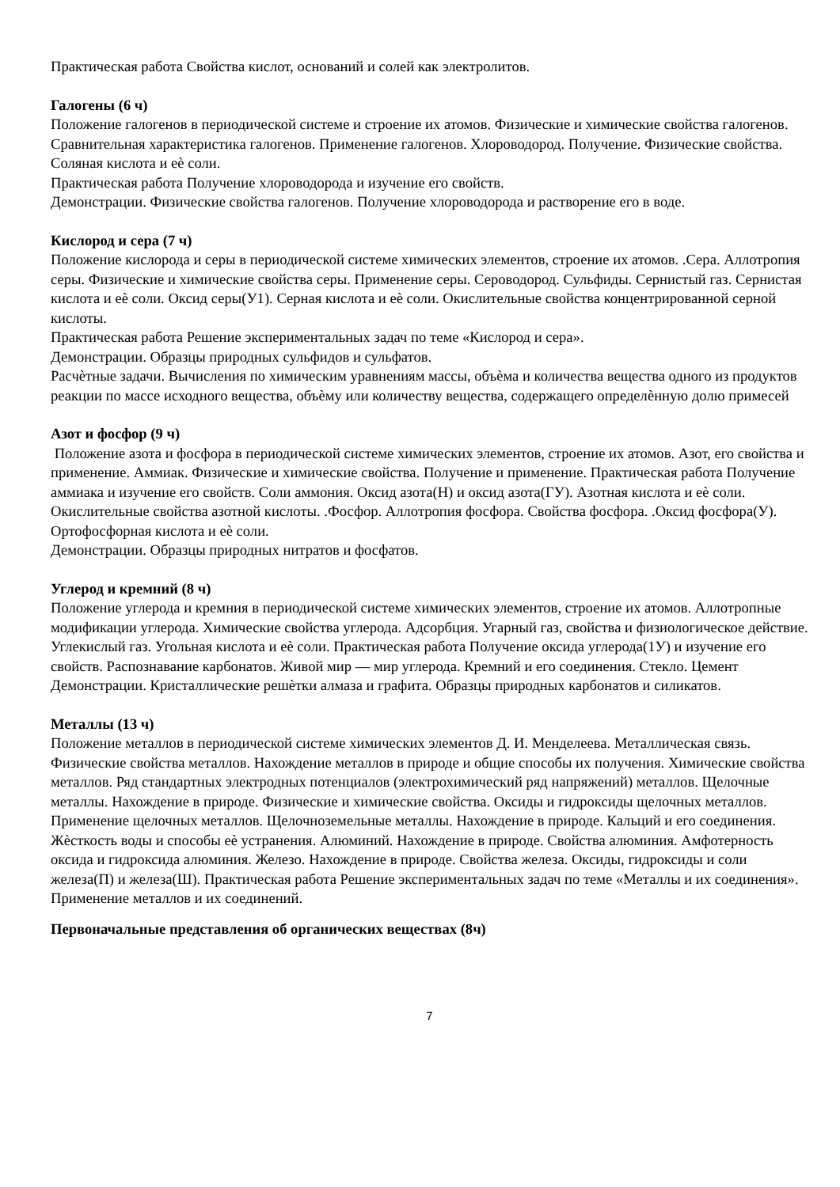Практическая работа Свойства кислот, оснований и солей как электролитов.
Галогены (6 ч)
Положение галогенов в периодической системе и строение их атомов. Физические и химические свойства галогенов. Сравнительная характеристика галогенов. Применение галогенов. Хлороводород. Получение. Физические свойства. Соляная кислота и еѐ соли.
Практическая работа Получение хлороводорода и изучение его свойств.
Демонстрации. Физические свойства галогенов. Получение хлороводорода и растворение его в воде.
Кислород и сера (7 ч)
Положение кислорода и серы в периодической системе химических элементов, строение их атомов. .Сера. Аллотропия серы. Физические и химические свойства серы. Применение серы. Сероводород. Сульфиды. Сернистый газ. Сернистая кислота и еѐ соли. Оксид серы(У1). Серная кислота и еѐ соли. Окислительные свойства концентрированной серной кислоты.
Практическая работа Решение экспериментальных задач по теме «Кислород и сера».
Демонстрации. Образцы природных сульфидов и сульфатов.
Расчѐтные задачи. Вычисления по химическим уравнениям массы, объѐма и количества вещества одного из продуктов реакции по массе исходного вещества, объѐму или количеству вещества, содержащего определѐнную долю примесей
Азот и фосфор (9 ч)
Положение азота и фосфора в периодической системе химических элементов, строение их атомов. Азот, его свойства и применение. Аммиак. Физические и химические свойства. Получение и применение. Практическая работа Получение аммиака и изучение его свойств. Соли аммония. Оксид азота(Н) и оксид азота(ГУ). Азотная кислота и еѐ соли. Окислительные свойства азотной кислоты. .Фосфор. Аллотропия фосфора. Свойства фосфора. .Оксид фосфора(У). Ортофосфорная кислота и еѐ соли.
Демонстрации. Образцы природных нитратов и фосфатов.
Углерод и кремний (8 ч)
Положение углерода и кремния в периодической системе химических элементов, строение их атомов. Аллотропные модификации углерода. Химические свойства углерода. Адсорбция. Угарный газ, свойства и физиологическое действие. Углекислый газ. Угольная кислота и еѐ соли. Практическая работа Получение оксида углерода(1У) и изучение его свойств. Распознавание карбонатов. Живой мир — мир углерода. Кремний и его соединения. Стекло. Цемент
Демонстрации. Кристаллические решѐтки алмаза и графита. Образцы природных карбонатов и силикатов.
Металлы (13 ч)
Положение металлов в периодической системе химических элементов Д. И. Менделеева. Металлическая связь. Физические свойства металлов. Нахождение металлов в природе и общие способы их получения. Химические свойства металлов. Ряд стандартных электродных потенциалов (электрохимический ряд напряжений) металлов. Щелочные металлы. Нахождение в природе. Физические и химические свойства. Оксиды и гидроксиды щелочных металлов. Применение щелочных металлов. Щелочноземельные металлы. Нахождение в природе. Кальций и его соединения. Жѐсткость воды и способы еѐ устранения. Алюминий. Нахождение в природе. Свойства алюминия. Амфотерность оксида и гидроксида алюминия. Железо. Нахождение в природе. Свойства железа. Оксиды, гидроксиды и соли железа(П) и железа(Ш). Практическая работа Решение экспериментальных задач по теме «Металлы и их соединения». Применение металлов и их соединений.
Первоначальные представления об органических веществах (8ч)
7